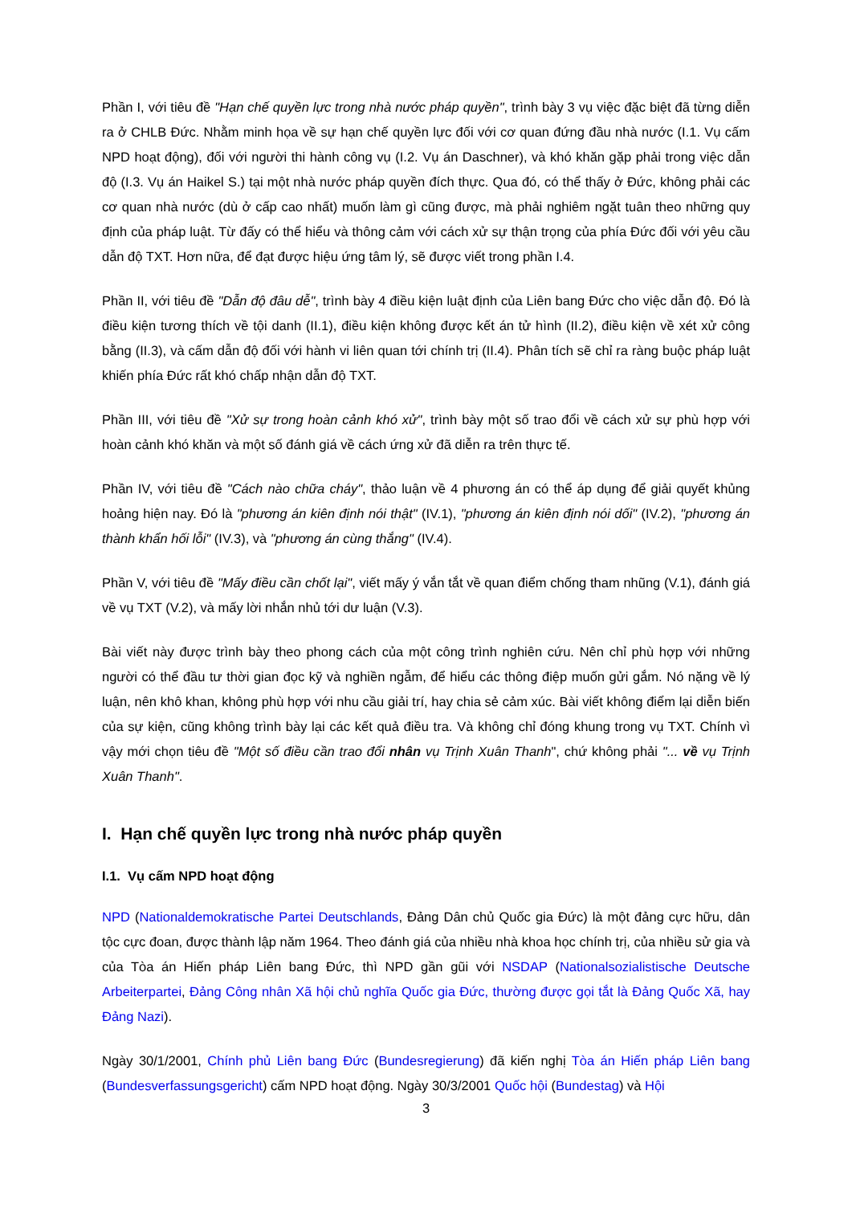Phần I, với tiêu đề "Hạn chế quyền lực trong nhà nước pháp quyền", trình bày 3 vụ việc đặc biệt đã từng diễn ra ở CHLB Đức. Nhằm minh họa về sự hạn chế quyền lực đối với cơ quan đứng đầu nhà nước (I.1. Vụ cấm NPD hoạt động), đối với người thi hành công vụ (I.2. Vụ án Daschner), và khó khăn gặp phải trong việc dẫn độ (I.3. Vụ án Haikel S.) tại một nhà nước pháp quyền đích thực. Qua đó, có thể thấy ở Đức, không phải các cơ quan nhà nước (dù ở cấp cao nhất) muốn làm gì cũng được, mà phải nghiêm ngặt tuân theo những quy định của pháp luật. Từ đấy có thể hiểu và thông cảm với cách xử sự thận trọng của phía Đức đối với yêu cầu dẫn độ TXT. Hơn nữa, để đạt được hiệu ứng tâm lý, sẽ được viết trong phần I.4.
Phần II, với tiêu đề "Dẫn độ đâu dễ", trình bày 4 điều kiện luật định của Liên bang Đức cho việc dẫn độ. Đó là điều kiện tương thích về tội danh (II.1), điều kiện không được kết án tử hình (II.2), điều kiện về xét xử công bằng (II.3), và cấm dẫn độ đối với hành vi liên quan tới chính trị (II.4). Phân tích sẽ chỉ ra ràng buộc pháp luật khiến phía Đức rất khó chấp nhận dẫn độ TXT.
Phần III, với tiêu đề "Xử sự trong hoàn cảnh khó xử", trình bày một số trao đổi về cách xử sự phù hợp với hoàn cảnh khó khăn và một số đánh giá về cách ứng xử đã diễn ra trên thực tế.
Phần IV, với tiêu đề "Cách nào chữa cháy", thảo luận về 4 phương án có thể áp dụng để giải quyết khủng hoảng hiện nay. Đó là "phương án kiên định nói thật" (IV.1), "phương án kiên định nói dối" (IV.2), "phương án thành khẩn hối lỗi" (IV.3), và "phương án cùng thắng" (IV.4).
Phần V, với tiêu đề "Mấy điều cần chốt lại", viết mấy ý vắn tắt về quan điểm chống tham nhũng (V.1), đánh giá về vụ TXT (V.2), và mấy lời nhắn nhủ tới dư luận (V.3).
Bài viết này được trình bày theo phong cách của một công trình nghiên cứu. Nên chỉ phù hợp với những người có thể đầu tư thời gian đọc kỹ và nghiền ngẫm, để hiểu các thông điệp muốn gửi gắm. Nó nặng về lý luận, nên khô khan, không phù hợp với nhu cầu giải trí, hay chia sẻ cảm xúc. Bài viết không điểm lại diễn biến của sự kiện, cũng không trình bày lại các kết quả điều tra. Và không chỉ đóng khung trong vụ TXT. Chính vì vậy mới chọn tiêu đề "Một số điều cần trao đổi nhân vụ Trịnh Xuân Thanh", chứ không phải "... về vụ Trịnh Xuân Thanh".
I. Hạn chế quyền lực trong nhà nước pháp quyền
I.1. Vụ cấm NPD hoạt động
NPD (Nationaldemokratische Partei Deutschlands, Đảng Dân chủ Quốc gia Đức) là một đảng cực hữu, dân tộc cực đoan, được thành lập năm 1964. Theo đánh giá của nhiều nhà khoa học chính trị, của nhiều sử gia và của Tòa án Hiến pháp Liên bang Đức, thì NPD gần gũi với NSDAP (Nationalsozialistische Deutsche Arbeiterpartei, Đảng Công nhân Xã hội chủ nghĩa Quốc gia Đức, thường được gọi tắt là Đảng Quốc Xã, hay Đảng Nazi).
Ngày 30/1/2001, Chính phủ Liên bang Đức (Bundesregierung) đã kiến nghị Tòa án Hiến pháp Liên bang (Bundesverfassungsgericht) cấm NPD hoạt động. Ngày 30/3/2001 Quốc hội (Bundestag) và Hội
3